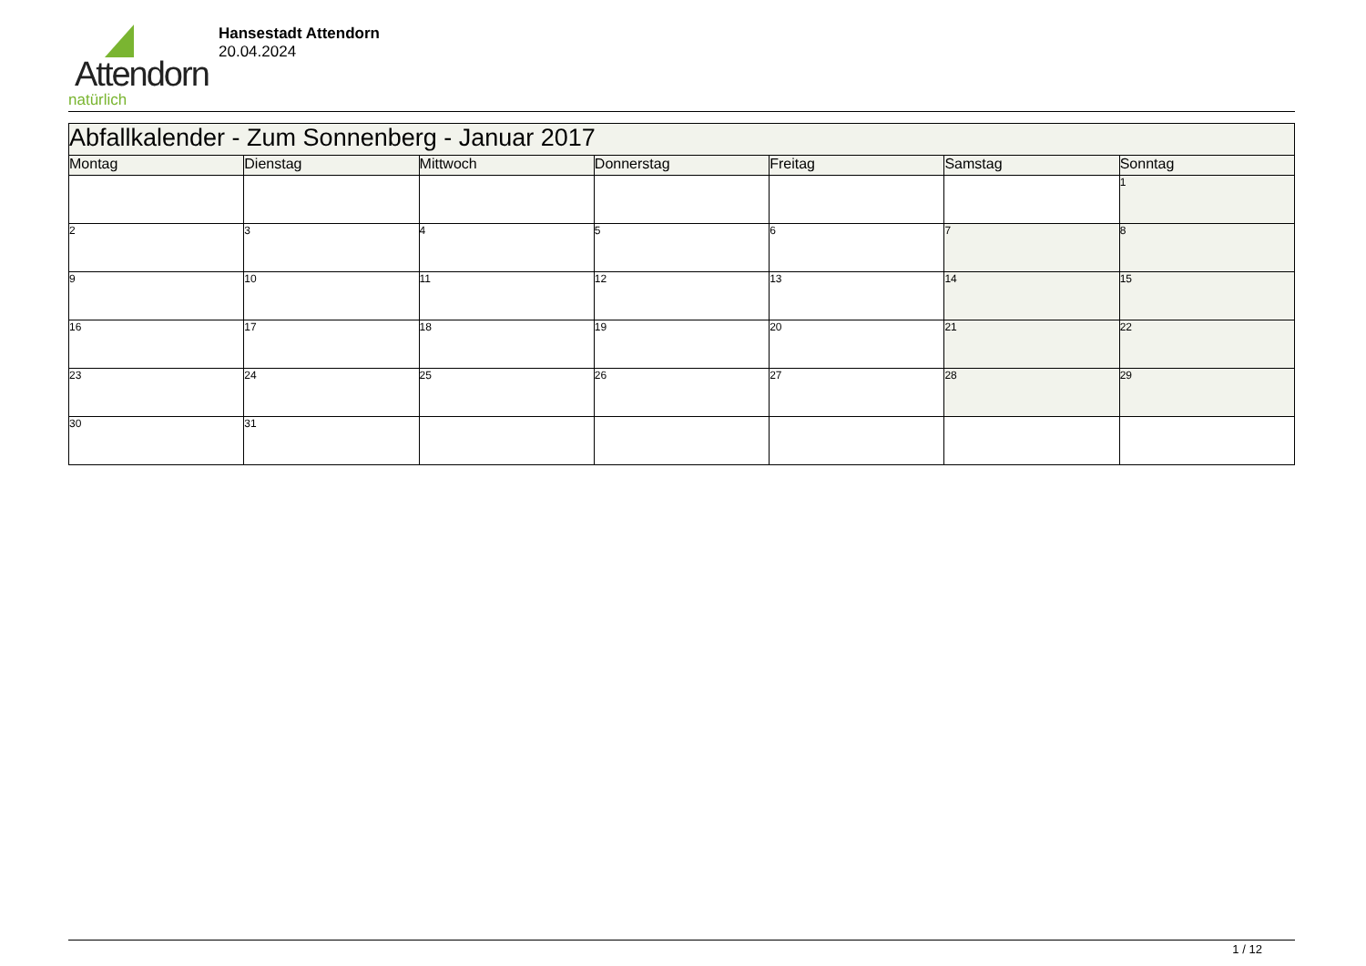Attendorn
natürlich
Hansestadt Attendorn
20.04.2024
| Abfallkalender - Zum Sonnenberg - Januar 2017 | | | | | | |
| Montag | Dienstag | Mittwoch | Donnerstag | Freitag | Samstag | Sonntag |
| | | | | | | 1 |
| 2 | 3 | 4 | 5 | 6 | 7 | 8 |
| 9 | 10 | 11 | 12 | 13 | 14 | 15 |
| 16 | 17 | 18 | 19 | 20 | 21 | 22 |
| 23 | 24 | 25 | 26 | 27 | 28 | 29 |
| 30 | 31 | | | | | |
1 / 12